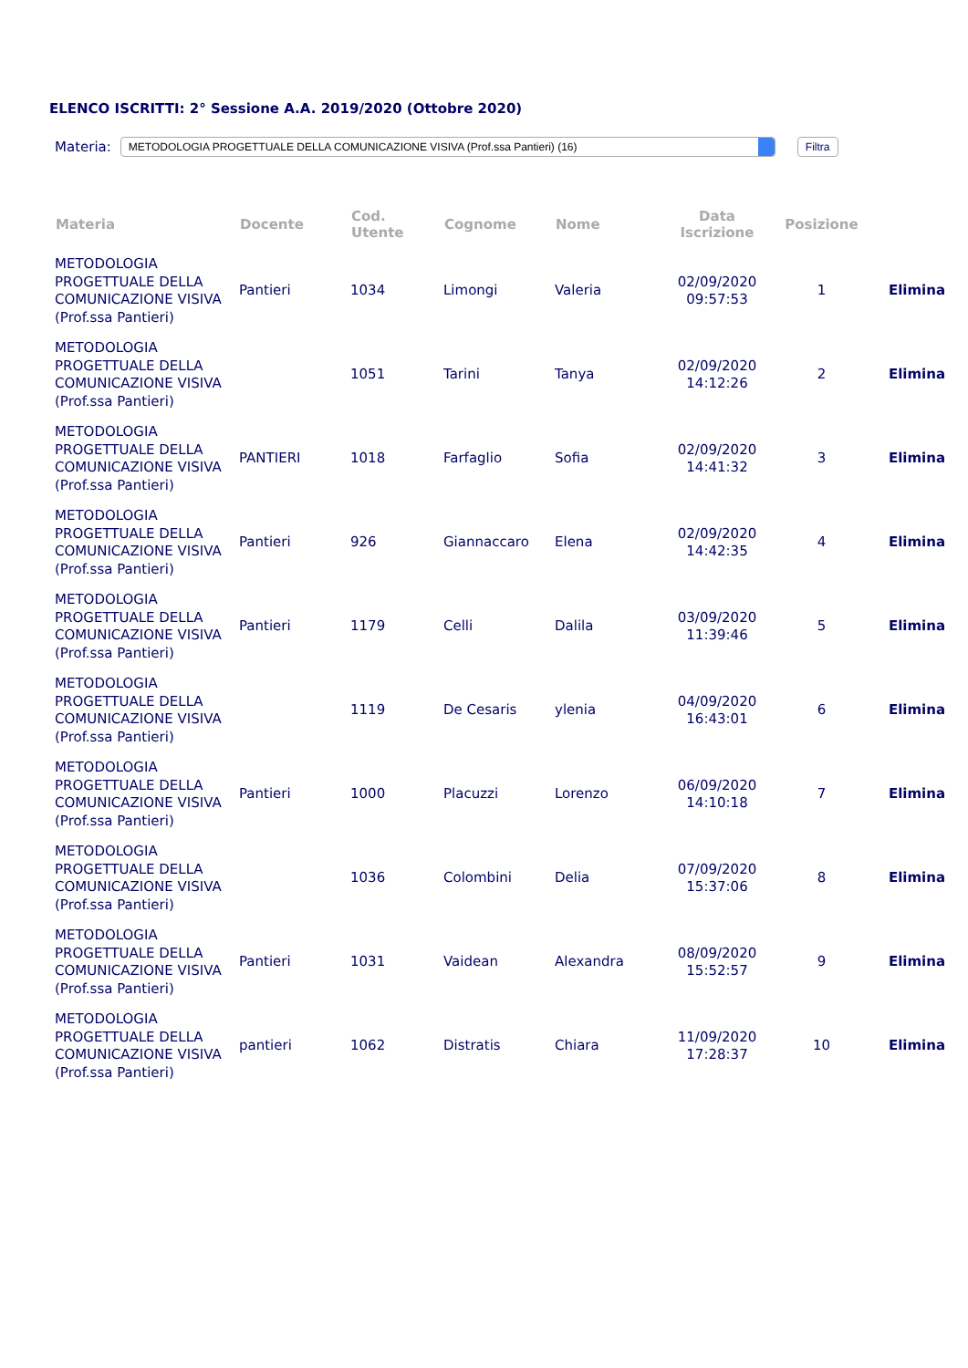ELENCO ISCRITTI: 2° Sessione A.A. 2019/2020 (Ottobre 2020)
Materia: METODOLOGIA PROGETTUALE DELLA COMUNICAZIONE VISIVA (Prof.ssa Pantieri) (16) Filtra
| Materia | Docente | Cod. Utente | Cognome | Nome | Data Iscrizione | Posizione | |
| --- | --- | --- | --- | --- | --- | --- | --- |
| METODOLOGIA PROGETTUALE DELLA COMUNICAZIONE VISIVA (Prof.ssa Pantieri) | Pantieri | 1034 | Limongi | Valeria | 02/09/2020 09:57:53 | 1 | Elimina |
| METODOLOGIA PROGETTUALE DELLA COMUNICAZIONE VISIVA (Prof.ssa Pantieri) | | 1051 | Tarini | Tanya | 02/09/2020 14:12:26 | 2 | Elimina |
| METODOLOGIA PROGETTUALE DELLA COMUNICAZIONE VISIVA (Prof.ssa Pantieri) | PANTIERI | 1018 | Farfaglio | Sofia | 02/09/2020 14:41:32 | 3 | Elimina |
| METODOLOGIA PROGETTUALE DELLA COMUNICAZIONE VISIVA (Prof.ssa Pantieri) | Pantieri | 926 | Giannaccaro | Elena | 02/09/2020 14:42:35 | 4 | Elimina |
| METODOLOGIA PROGETTUALE DELLA COMUNICAZIONE VISIVA (Prof.ssa Pantieri) | Pantieri | 1179 | Celli | Dalila | 03/09/2020 11:39:46 | 5 | Elimina |
| METODOLOGIA PROGETTUALE DELLA COMUNICAZIONE VISIVA (Prof.ssa Pantieri) | | 1119 | De Cesaris | ylenia | 04/09/2020 16:43:01 | 6 | Elimina |
| METODOLOGIA PROGETTUALE DELLA COMUNICAZIONE VISIVA (Prof.ssa Pantieri) | Pantieri | 1000 | Placuzzi | Lorenzo | 06/09/2020 14:10:18 | 7 | Elimina |
| METODOLOGIA PROGETTUALE DELLA COMUNICAZIONE VISIVA (Prof.ssa Pantieri) | | 1036 | Colombini | Delia | 07/09/2020 15:37:06 | 8 | Elimina |
| METODOLOGIA PROGETTUALE DELLA COMUNICAZIONE VISIVA (Prof.ssa Pantieri) | Pantieri | 1031 | Vaidean | Alexandra | 08/09/2020 15:52:57 | 9 | Elimina |
| METODOLOGIA PROGETTUALE DELLA COMUNICAZIONE VISIVA (Prof.ssa Pantieri) | pantieri | 1062 | Distratis | Chiara | 11/09/2020 17:28:37 | 10 | Elimina |